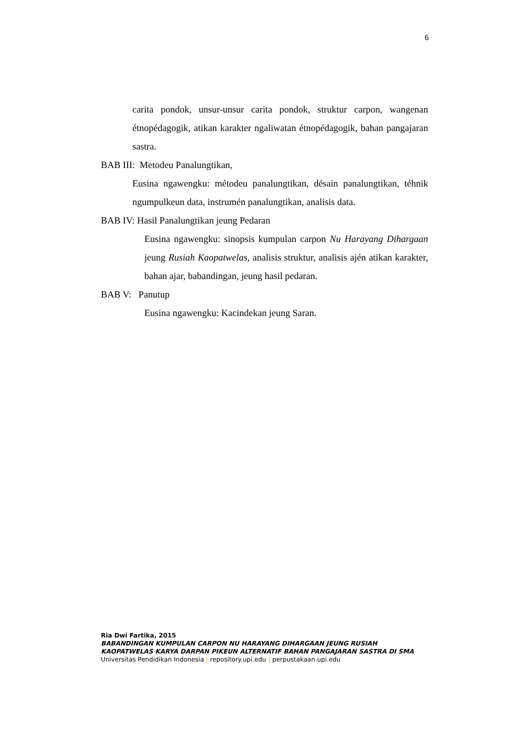6
carita pondok, unsur-unsur carita pondok, struktur carpon, wangenan étnopédagogik, atikan karakter ngaliwatan étnopédagogik, bahan pangajaran sastra.
BAB III: Metodeu Panalungtikan,
Eusina ngawengku: métodeu panalungtikan, désain panalungtikan, téhnik ngumpulkeun data, instrumén panalungtikan, analisis data.
BAB IV: Hasil Panalungtikan jeung Pedaran
Eusina ngawengku: sinopsis kumpulan carpon Nu Harayang Dihargaan jeung Rusiah Kaopatwelas, analisis struktur, analisis ajén atikan karakter, bahan ajar, babandingan, jeung hasil pedaran.
BAB V: Panutup
Eusina ngawengku: Kacindekan jeung Saran.
Ria Dwi Fartika, 2015
BABANDINGAN KUMPULAN CARPON NU HARAYANG DIHARGAAN JEUNG RUSIAH KAOPATWELAS KARYA DARPAN PIKEUN ALTERNATIF BAHAN PANGAJARAN SASTRA DI SMA
Universitas Pendidikan Indonesia | repository.upi.edu | perpustakaan.upi.edu